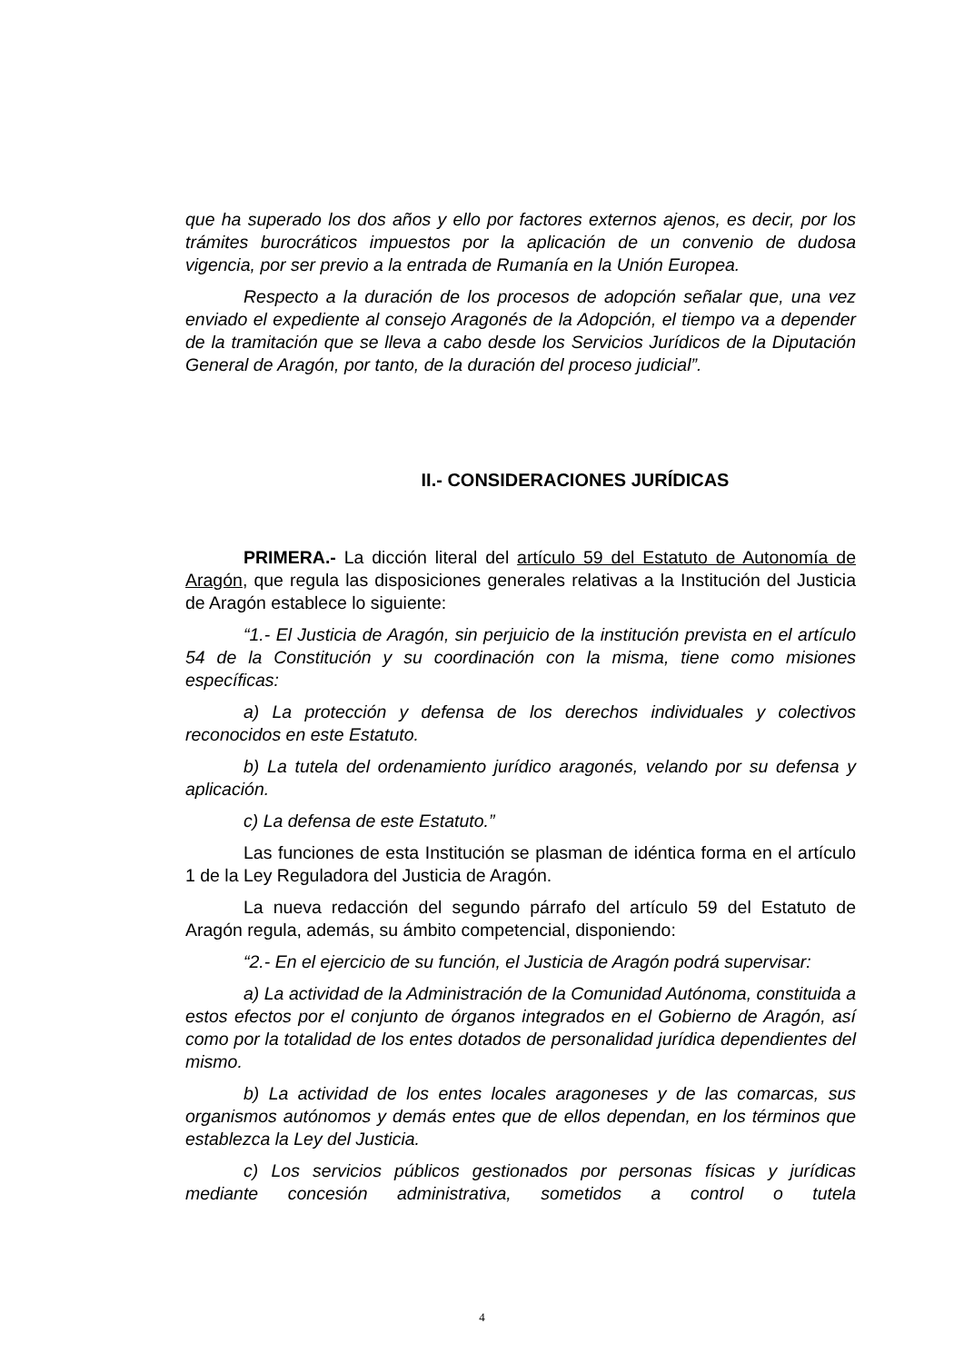que ha superado los dos años y ello por factores externos ajenos, es decir, por los trámites burocráticos impuestos por la aplicación de un convenio de dudosa vigencia, por ser previo a la entrada de Rumanía en la Unión Europea.
Respecto a la duración de los procesos de adopción señalar que, una vez enviado el expediente al consejo Aragonés de la Adopción, el tiempo va a depender de la tramitación que se lleva a cabo desde los Servicios Jurídicos de la Diputación General de Aragón, por tanto, de la duración del proceso judicial”.
II.- CONSIDERACIONES JURÍDICAS
PRIMERA.- La dicción literal del artículo 59 del Estatuto de Autonomía de Aragón, que regula las disposiciones generales relativas a la Institución del Justicia de Aragón establece lo siguiente:
“1.- El Justicia de Aragón, sin perjuicio de la institución prevista en el artículo 54 de la Constitución y su coordinación con la misma, tiene como misiones específicas:
a) La protección y defensa de los derechos individuales y colectivos reconocidos en este Estatuto.
b) La tutela del ordenamiento jurídico aragonés, velando por su defensa y aplicación.
c) La defensa de este Estatuto.”
Las funciones de esta Institución se plasman de idéntica forma en el artículo 1 de la Ley Reguladora del Justicia de Aragón.
La nueva redacción del segundo párrafo del artículo 59 del Estatuto de Aragón regula, además, su ámbito competencial, disponiendo:
“2.- En el ejercicio de su función, el Justicia de Aragón podrá supervisar:
a) La actividad de la Administración de la Comunidad Autónoma, constituida a estos efectos por el conjunto de órganos integrados en el Gobierno de Aragón, así como por la totalidad de los entes dotados de personalidad jurídica dependientes del mismo.
b) La actividad de los entes locales aragoneses y de las comarcas, sus organismos autónomos y demás entes que de ellos dependan, en los términos que establezca la Ley del Justicia.
c) Los servicios públicos gestionados por personas físicas y jurídicas mediante concesión administrativa, sometidos a control o tutela
4